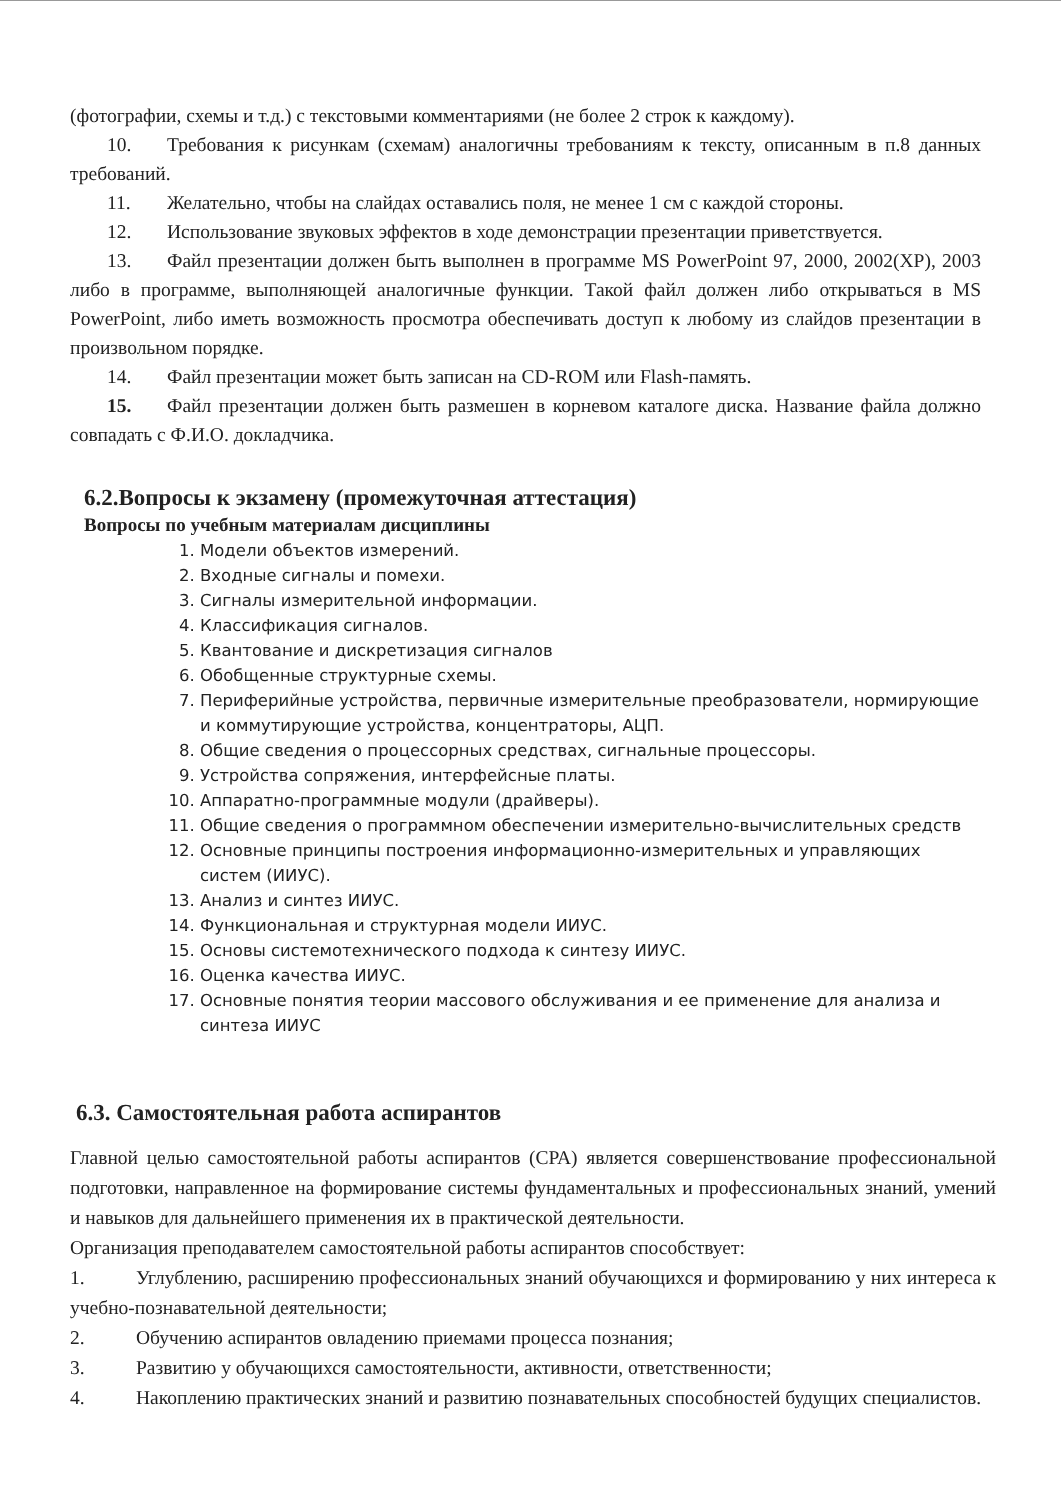(фотографии, схемы и т.д.) с текстовыми комментариями (не более 2 строк к каждому).
10. Требования к рисункам (схемам) аналогичны требованиям к тексту, описанным в п.8 данных требований.
11. Желательно, чтобы на слайдах оставались поля, не менее 1 см с каждой стороны.
12. Использование звуковых эффектов в ходе демонстрации презентации приветствуется.
13. Файл презентации должен быть выполнен в программе MS PowerPoint 97, 2000, 2002(XP), 2003 либо в программе, выполняющей аналогичные функции. Такой файл должен либо открываться в MS PowerPoint, либо иметь возможность просмотра обеспечивать доступ к любому из слайдов презентации в произвольном порядке.
14. Файл презентации может быть записан на CD-ROM или Flash-память.
15. Файл презентации должен быть размешен в корневом каталоге диска. Название файла должно совпадать с Ф.И.О. докладчика.
6.2.Вопросы к экзамену (промежуточная аттестация)
Вопросы по учебным материалам дисциплины
1. Модели объектов измерений.
2. Входные сигналы и помехи.
3. Сигналы измерительной информации.
4. Классификация сигналов.
5. Квантование и дискретизация сигналов
6. Обобщенные структурные схемы.
7. Периферийные устройства, первичные измерительные преобразователи, нормирующие и коммутирующие устройства, концентраторы, АЦП.
8. Общие сведения о процессорных средствах, сигнальные процессоры.
9. Устройства сопряжения, интерфейсные платы.
10. Аппаратно-программные модули (драйверы).
11. Общие сведения о программном обеспечении измерительно-вычислительных средств
12. Основные принципы построения информационно-измерительных и управляющих систем (ИИУС).
13. Анализ и синтез ИИУС.
14. Функциональная и структурная модели ИИУС.
15. Основы системотехнического подхода к синтезу ИИУС.
16. Оценка качества ИИУС.
17. Основные понятия теории массового обслуживания и ее применение для анализа и синтеза ИИУС
6.3. Самостоятельная работа аспирантов
Главной целью самостоятельной работы аспирантов (СРА) является совершенствование профессиональной подготовки, направленное на формирование системы фундаментальных и профессиональных знаний, умений и навыков для дальнейшего применения их в практической деятельности.
Организация преподавателем самостоятельной работы аспирантов способствует:
1. Углублению, расширению профессиональных знаний обучающихся и формированию у них интереса к учебно-познавательной деятельности;
2. Обучению аспирантов овладению приемами процесса познания;
3. Развитию у обучающихся самостоятельности, активности, ответственности;
4. Накоплению практических знаний и развитию познавательных способностей будущих специалистов.